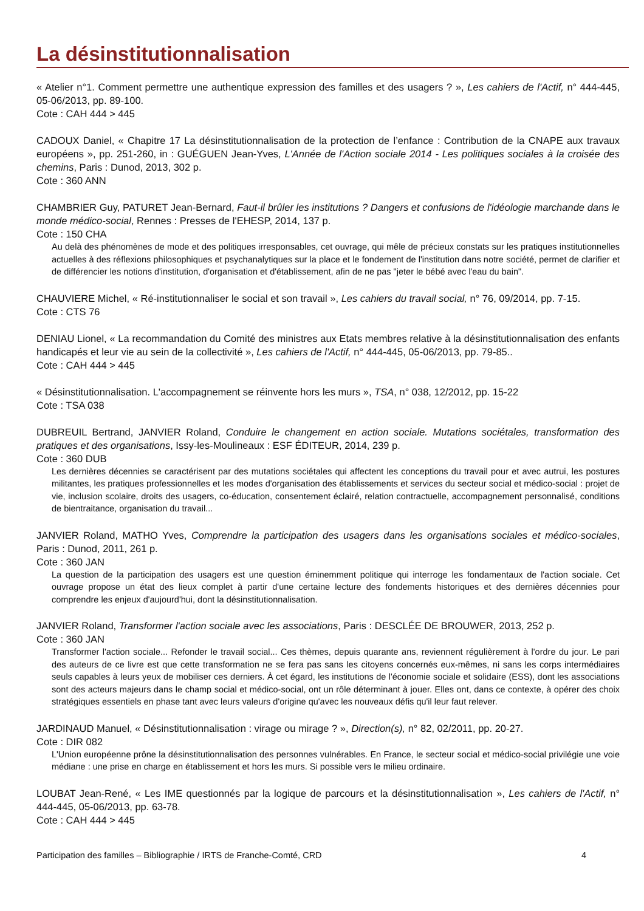La désinstitutionnalisation
« Atelier n°1. Comment permettre une authentique expression des familles et des usagers ? », Les cahiers de l'Actif, n° 444-445, 05-06/2013, pp. 89-100.
Cote : CAH 444 > 445
CADOUX Daniel, « Chapitre 17 La désinstitutionnalisation de la protection de l’enfance : Contribution de la CNAPE aux travaux européens », pp. 251-260, in : GUÉGUEN Jean-Yves, L'Année de l'Action sociale 2014 - Les politiques sociales à la croisée des chemins, Paris : Dunod, 2013, 302 p.
Cote : 360 ANN
CHAMBRIER Guy, PATURET Jean-Bernard, Faut-il brûler les institutions ? Dangers et confusions de l'idéologie marchande dans le monde médico-social, Rennes : Presses de l'EHESP, 2014, 137 p.
Cote : 150 CHA
Au delà des phénomènes de mode et des politiques irresponsables, cet ouvrage, qui mêle de précieux constats sur les pratiques institutionnelles actuelles à des réflexions philosophiques et psychanalytiques sur la place et le fondement de l'institution dans notre société, permet de clarifier et de différencier les notions d'institution, d'organisation et d'établissement, afin de ne pas "jeter le bébé avec l'eau du bain".
CHAUVIERE Michel, « Ré-institutionnaliser le social et son travail », Les cahiers du travail social, n° 76, 09/2014, pp. 7-15.
Cote : CTS 76
DENIAU Lionel, « La recommandation du Comité des ministres aux Etats membres relative à la désinstitutionnalisation des enfants handicapés et leur vie au sein de la collectivité », Les cahiers de l'Actif, n° 444-445, 05-06/2013, pp. 79-85..
Cote : CAH 444 > 445
« Désinstitutionnalisation. L'accompagnement se réinvente hors les murs », TSA, n° 038, 12/2012, pp. 15-22
Cote : TSA 038
DUBREUIL Bertrand, JANVIER Roland, Conduire le changement en action sociale. Mutations sociétales, transformation des pratiques et des organisations, Issy-les-Moulineaux : ESF ÉDITEUR, 2014, 239 p.
Cote : 360 DUB
Les dernières décennies se caractérisent par des mutations sociétales qui affectent les conceptions du travail pour et avec autrui, les postures militantes, les pratiques professionnelles et les modes d'organisation des établissements et services du secteur social et médico-social : projet de vie, inclusion scolaire, droits des usagers, co-éducation, consentement éclairé, relation contractuelle, accompagnement personnalisé, conditions de bientraitance, organisation du travail...
JANVIER Roland, MATHO Yves, Comprendre la participation des usagers dans les organisations sociales et médico-sociales, Paris : Dunod, 2011, 261 p.
Cote : 360 JAN
La question de la participation des usagers est une question éminemment politique qui interroge les fondamentaux de l'action sociale. Cet ouvrage propose un état des lieux complet à partir d'une certaine lecture des fondements historiques et des dernières décennies pour comprendre les enjeux d'aujourd'hui, dont la désinstitutionnalisation.
JANVIER Roland, Transformer l'action sociale avec les associations, Paris : DESCLÉE DE BROUWER, 2013, 252 p.
Cote : 360 JAN
Transformer l'action sociale... Refonder le travail social... Ces thèmes, depuis quarante ans, reviennent régulièrement à l'ordre du jour. Le pari des auteurs de ce livre est que cette transformation ne se fera pas sans les citoyens concernés eux-mêmes, ni sans les corps intermédiaires seuls capables à leurs yeux de mobiliser ces derniers. À cet égard, les institutions de l'économie sociale et solidaire (ESS), dont les associations sont des acteurs majeurs dans le champ social et médico-social, ont un rôle déterminant à jouer. Elles ont, dans ce contexte, à opérer des choix stratégiques essentiels en phase tant avec leurs valeurs d'origine qu'avec les nouveaux défis qu'il leur faut relever.
JARDINAUD Manuel, « Désinstitutionnalisation : virage ou mirage ? », Direction(s), n° 82, 02/2011, pp. 20-27.
Cote : DIR 082
L'Union européenne prône la désinstitutionnalisation des personnes vulnérables. En France, le secteur social et médico-social privilégie une voie médiane : une prise en charge en établissement et hors les murs. Si possible vers le milieu ordinaire.
LOUBAT Jean-René, « Les IME questionnés par la logique de parcours et la désinstitutionnalisation », Les cahiers de l'Actif, n° 444-445, 05-06/2013, pp. 63-78.
Cote : CAH 444 > 445
Participation des familles – Bibliographie / IRTS de Franche-Comté, CRD 4